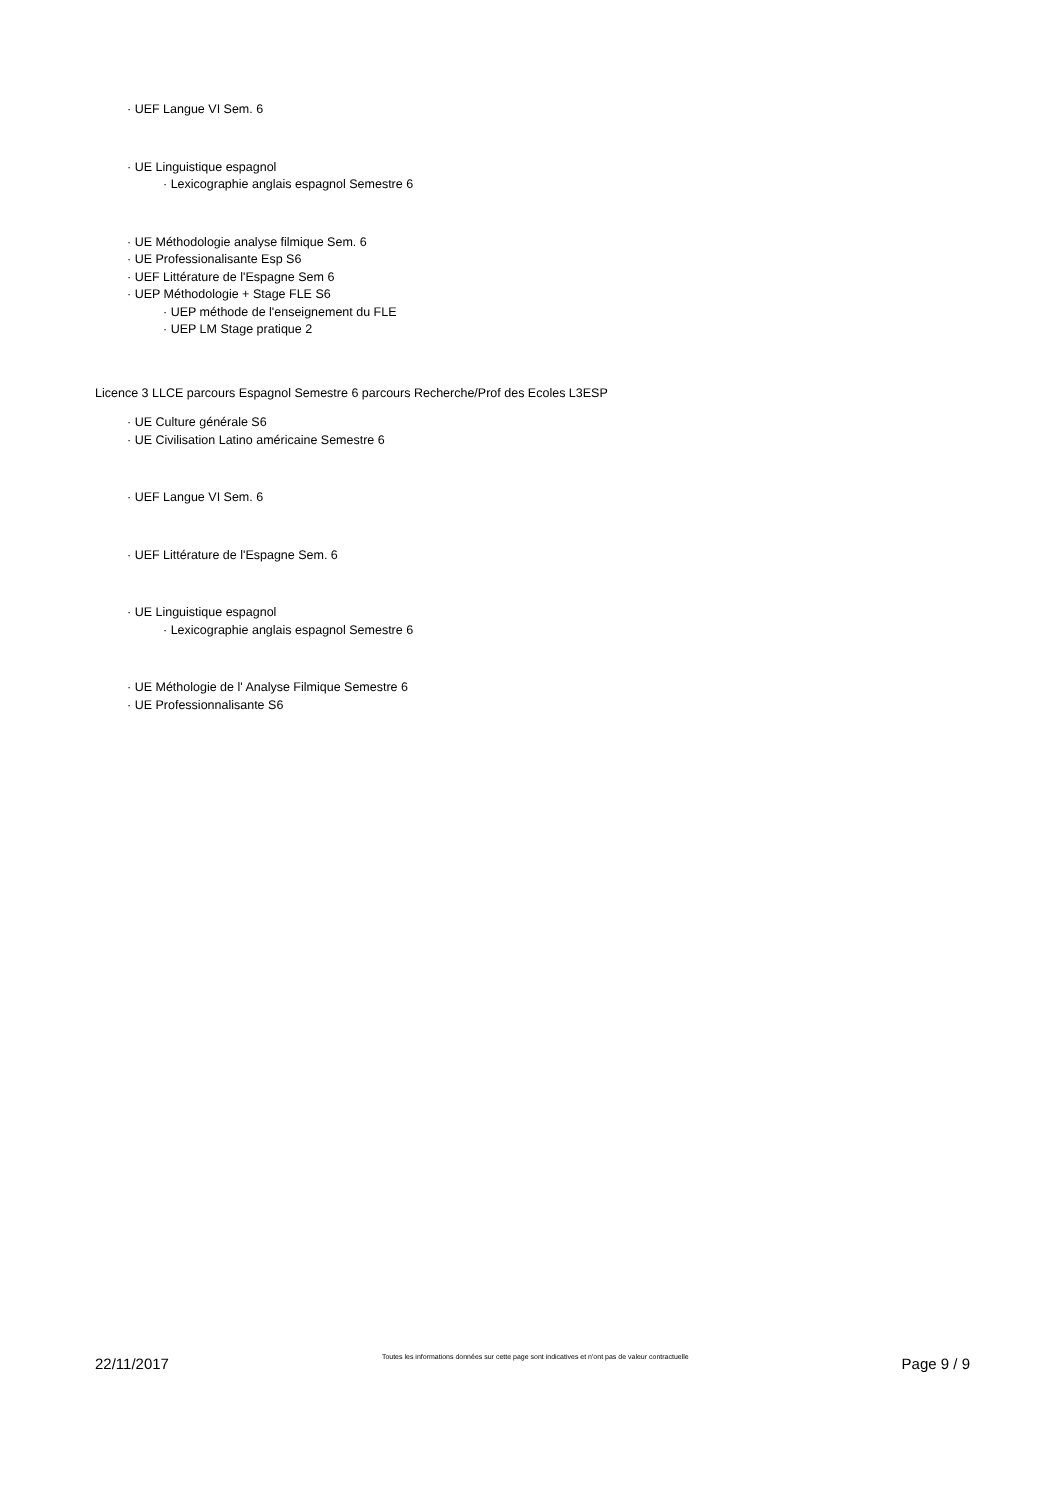· UEF Langue VI Sem. 6
· UE Linguistique espagnol
· Lexicographie anglais espagnol Semestre 6
· UE Méthodologie analyse filmique Sem. 6
· UE Professionalisante Esp S6
· UEF Littérature de l'Espagne Sem 6
· UEP Méthodologie + Stage FLE S6
· UEP méthode de l'enseignement du FLE
· UEP LM Stage pratique 2
Licence 3 LLCE parcours Espagnol Semestre 6 parcours Recherche/Prof des Ecoles L3ESP
· UE Culture générale S6
· UE Civilisation Latino américaine Semestre 6
· UEF Langue VI Sem. 6
· UEF Littérature de l'Espagne Sem. 6
· UE Linguistique espagnol
· Lexicographie anglais espagnol Semestre 6
· UE Méthologie de l' Analyse Filmique Semestre 6
· UE Professionnalisante S6
22/11/2017 Toutes les informations données sur cette page sont indicatives et n'ont pas de valeur contractuelle Page 9 / 9